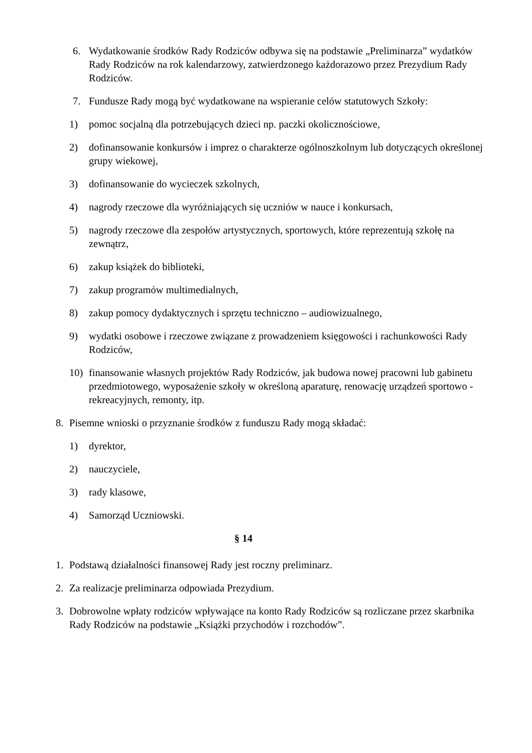6. Wydatkowanie środków Rady Rodziców odbywa się na podstawie „Preliminarza” wydatków Rady Rodziców na rok kalendarzowy, zatwierdzonego każdorazowo przez Prezydium Rady Rodziców.
7. Fundusze Rady mogą być wydatkowane na wspieranie celów statutowych Szkoły:
1) pomoc socjalną dla potrzebujących dzieci np. paczki okolicznościowe,
2) dofinansowanie konkursów i imprez o charakterze ogólnoszkolnym lub dotyczących określonej grupy wiekowej,
3) dofinansowanie do wycieczek szkolnych,
4) nagrody rzeczowe dla wyróżniających się uczniów w nauce i konkursach,
5) nagrody rzeczowe dla zespołów artystycznych, sportowych, które reprezentują szkołę na zewnątrz,
6) zakup książek do biblioteki,
7) zakup programów multimedialnych,
8) zakup pomocy dydaktycznych i sprzętu techniczno – audiowizualnego,
9) wydatki osobowe i rzeczowe związane z prowadzeniem księgowości i rachunkowości Rady Rodziców,
10) finansowanie własnych projektów Rady Rodziców, jak budowa nowej pracowni lub gabinetu przedmiotowego, wyposażenie szkoły w określoną aparaturę, renowację urządzeń sportowo - rekreacyjnych, remonty, itp.
8. Pisemne wnioski o przyznanie środków z funduszu Rady mogą składać:
1) dyrektor,
2) nauczyciele,
3) rady klasowe,
4) Samorząd Uczniowski.
§ 14
1. Podstawą działalności finansowej Rady jest roczny preliminarz.
2. Za realizacje preliminarza odpowiada Prezydium.
3. Dobrowolne wpłaty rodziców wpływające na konto Rady Rodziców są rozliczane przez skarbnika Rady Rodziców na podstawie „Książki przychodów i rozchodów”.